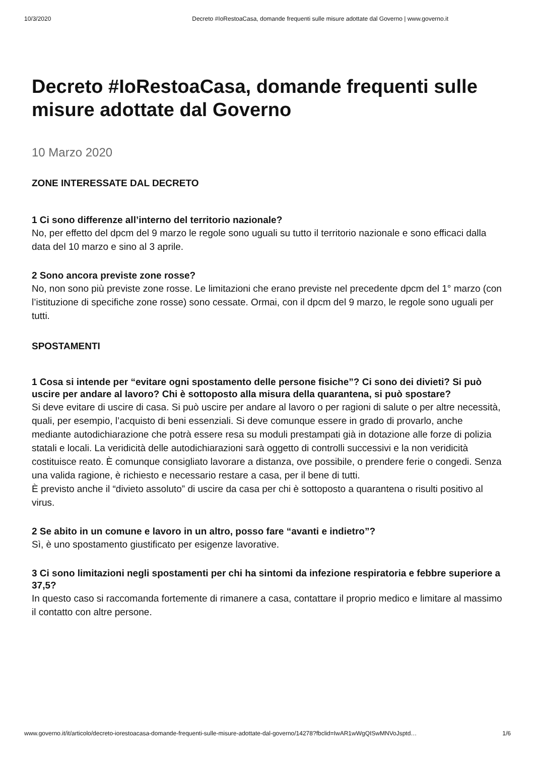10/3/2020 Decreto #IoRestoaCasa, domande frequenti sulle misure adottate dal Governo | www.governo.it
Decreto #IoRestoaCasa, domande frequenti sulle misure adottate dal Governo
10 Marzo 2020
ZONE INTERESSATE DAL DECRETO
1 Ci sono differenze all’interno del territorio nazionale?
No, per effetto del dpcm del 9 marzo le regole sono uguali su tutto il territorio nazionale e sono efficaci dalla data del 10 marzo e sino al 3 aprile.
2 Sono ancora previste zone rosse?
No, non sono più previste zone rosse. Le limitazioni che erano previste nel precedente dpcm del 1° marzo (con l’istituzione di specifiche zone rosse) sono cessate. Ormai, con il dpcm del 9 marzo, le regole sono uguali per tutti.
SPOSTAMENTI
1 Cosa si intende per “evitare ogni spostamento delle persone fisiche”? Ci sono dei divieti? Si può uscire per andare al lavoro? Chi è sottoposto alla misura della quarantena, si può spostare?
Si deve evitare di uscire di casa. Si può uscire per andare al lavoro o per ragioni di salute o per altre necessità, quali, per esempio, l’acquisto di beni essenziali. Si deve comunque essere in grado di provarlo, anche mediante autodichiarazione che potrà essere resa su moduli prestampati già in dotazione alle forze di polizia statali e locali. La veridicità delle autodichiarazioni sarà oggetto di controlli successivi e la non veridicità costituisce reato. È comunque consigliato lavorare a distanza, ove possibile, o prendere ferie o congedi. Senza una valida ragione, è richiesto e necessario restare a casa, per il bene di tutti.
È previsto anche il “divieto assoluto” di uscire da casa per chi è sottoposto a quarantena o risulti positivo al virus.
2 Se abito in un comune e lavoro in un altro, posso fare “avanti e indietro”?
Sì, è uno spostamento giustificato per esigenze lavorative.
3 Ci sono limitazioni negli spostamenti per chi ha sintomi da infezione respiratoria e febbre superiore a 37,5?
In questo caso si raccomanda fortemente di rimanere a casa, contattare il proprio medico e limitare al massimo il contatto con altre persone.
www.governo.it/it/articolo/decreto-iorestoacasa-domande-frequenti-sulle-misure-adottate-dal-governo/14278?fbclid=IwAR1wWgQISwMNVoJsptd… 1/6